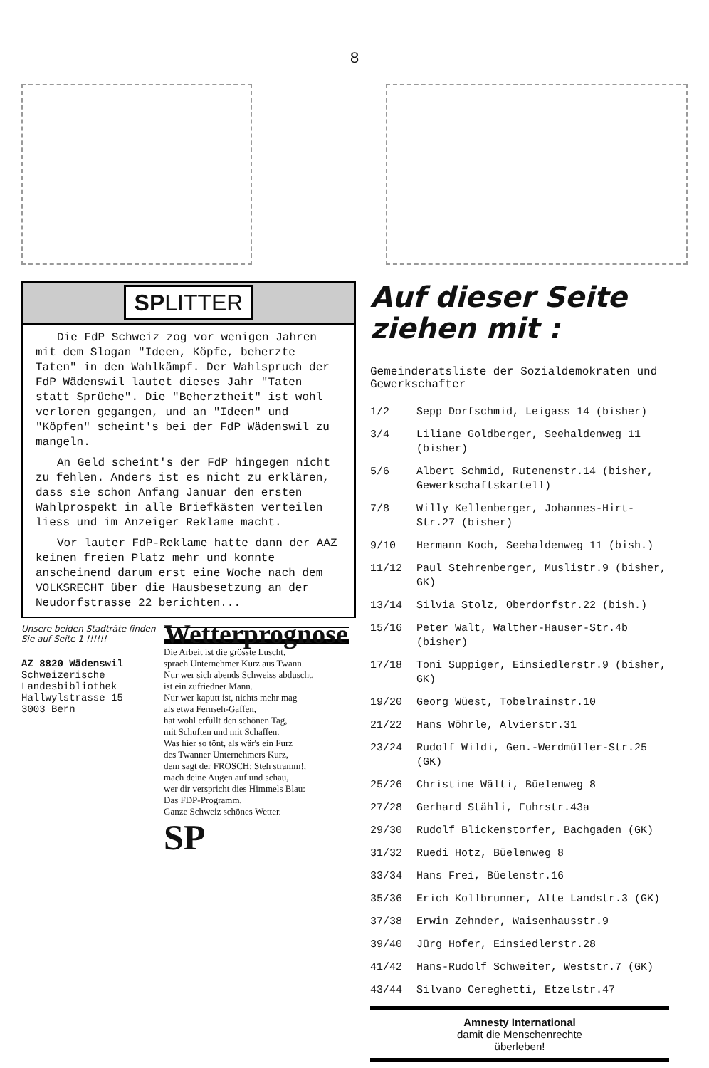8
SPLITTER
Die FdP Schweiz zog vor wenigen Jahren mit dem Slogan "Ideen, Köpfe, beherzte Taten" in den Wahlkämpf. Der Wahlspruch der FdP Wädenswil lautet dieses Jahr "Taten statt Sprüche". Die "Beherztheit" ist wohl verloren gegangen, und an "Ideen" und "Köpfen" scheint's bei der FdP Wädenswil zu mangeln.
An Geld scheint's der FdP hingegen nicht zu fehlen. Anders ist es nicht zu erklären, dass sie schon Anfang Januar den ersten Wahlprospekt in alle Briefkästen verteilen liess und im Anzeiger Reklame macht.
Vor lauter FdP-Reklame hatte dann der AAZ keinen freien Platz mehr und konnte anscheinend darum erst eine Woche nach dem VOLKSRECHT über die Hausbesetzung an der Neudorfstrasse 22 berichten...
Unsere beiden Stadträte finden Sie auf Seite 1 !!!!!!
AZ 8820 Wädenswil
Schweizerische Landesbibliothek Hallwylstrasse 15
3003 Bern
Wetterprognose
Die Arbeit ist die grösste Luscht,
sprach Unternehmer Kurz aus Twann.
Nur wer sich abends Schweiss abduscht,
ist ein zufriedner Mann.
Nur wer kaputt ist, nichts mehr mag
als etwa Fernseh-Gaffen,
hat wohl erfüllt den schönen Tag,
mit Schuften und mit Schaffen.
Was hier so tönt, als wär's ein Furz
des Twanner Unternehmers Kurz,
dem sagt der FROSCH: Steh stramm!,
mach deine Augen auf und schau,
wer dir verspricht dies Himmels Blau:
Das FDP-Programm.
Ganze Schweiz schönes Wetter.
SP
Auf dieser Seite ziehen mit :
Gemeinderatsliste der Sozialdemokraten und Gewerkschafter
1/2 Sepp Dorfschmid, Leigass 14 (bisher)
3/4 Liliane Goldberger, Seehaldenweg 11 (bisher)
5/6 Albert Schmid, Rutenenstr.14 (bisher, Gewerkschaftskartell)
7/8 Willy Kellenberger, Johannes-Hirt-Str.27 (bisher)
9/10 Hermann Koch, Seehaldenweg 11 (bish.)
11/12 Paul Stehrenberger, Muslistr.9 (bisher, GK)
13/14 Silvia Stolz, Oberdorfstr.22 (bish.)
15/16 Peter Walt, Walther-Hauser-Str.4b (bisher)
17/18 Toni Suppiger, Einsiedlerstr.9 (bisher, GK)
19/20 Georg Wüest, Tobelrainstr.10
21/22 Hans Wöhrle, Alvierstr.31
23/24 Rudolf Wildi, Gen.-Werdmüller-Str.25 (GK)
25/26 Christine Wälti, Büelenweg 8
27/28 Gerhard Stähli, Fuhrstr.43a
29/30 Rudolf Blickenstorfer, Bachgaden (GK)
31/32 Ruedi Hotz, Büelenweg 8
33/34 Hans Frei, Büelenstr.16
35/36 Erich Kollbrunner, Alte Landstr.3 (GK)
37/38 Erwin Zehnder, Waisenhausstr.9
39/40 Jürg Hofer, Einsiedlerstr.28
41/42 Hans-Rudolf Schweiter, Weststr.7 (GK)
43/44 Silvano Cereghetti, Etzelstr.47
Amnesty International
damit die Menschenrechte
überleben!